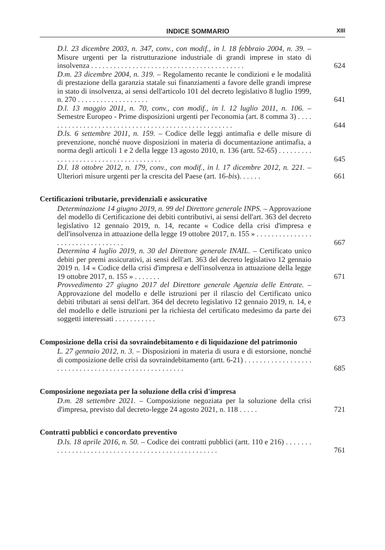INDICE SOMMARIO XIII
D.l. 23 dicembre 2003, n. 347, conv., con modif., in l. 18 febbraio 2004, n. 39. – Misure urgenti per la ristrutturazione industriale di grandi imprese in stato di insolvenza . . . . . . . . . . . . . . . . . . . . . . . . . . . . . . . . . . . . . . . . .
624
D.m. 23 dicembre 2004, n. 319. – Regolamento recante le condizioni e le modalità di prestazione della garanzia statale sui finanziamenti a favore delle grandi imprese in stato di insolvenza, ai sensi dell'articolo 101 del decreto legislativo 8 luglio 1999, n. 270 . . . . . . . . . . . . . . . . . . .
641
D.l. 13 maggio 2011, n. 70, conv., con modif., in l. 12 luglio 2011, n. 106. – Semestre Europeo - Prime disposizioni urgenti per l'economia (art. 8 comma 3) . . . . . . . . . . . . . . . . . . . . . . . . . . . . . . . . . . . . . . . . . . . . . . . . . . .
644
D.ls. 6 settembre 2011, n. 159. – Codice delle leggi antimafia e delle misure di prevenzione, nonché nuove disposizioni in materia di documentazione antimafia, a norma degli articoli 1 e 2 della legge 13 agosto 2010, n. 136 (artt. 52-65) . . . . . . . . . . . . . . . . . . . . . . . . . . . . . . . . . . . . .
645
D.l. 18 ottobre 2012, n. 179, conv., con modif., in l. 17 dicembre 2012, n. 221. – Ulteriori misure urgenti per la crescita del Paese (art. 16-bis). . . . . .
661
Certificazioni tributarie, previdenziali e assicurative
Determinazione 14 giugno 2019, n. 99 del Direttore generale INPS. – Approvazione del modello di Certificazione dei debiti contributivi, ai sensi dell'art. 363 del decreto legislativo 12 gennaio 2019, n. 14, recante « Codice della crisi d'impresa e dell'insolvenza in attuazione della legge 19 ottobre 2017, n. 155 » . . . . . . . . . . . . . . . . . . . . . . . . . . . . . . . . .
667
Determina 4 luglio 2019, n. 30 del Direttore generale INAIL. – Certificato unico debiti per premi assicurativi, ai sensi dell'art. 363 del decreto legislativo 12 gennaio 2019 n. 14 « Codice della crisi d'impresa e dell'insolvenza in attuazione della legge 19 ottobre 2017, n. 155 » . . . . . . .
671
Provvedimento 27 giugno 2017 del Direttore generale Agenzia delle Entrate. – Approvazione del modello e delle istruzioni per il rilascio del Certificato unico debiti tributari ai sensi dell'art. 364 del decreto legislativo 12 gennaio 2019, n. 14, e del modello e delle istruzioni per la richiesta del certificato medesimo da parte dei soggetti interessati . . . . . . . . . . .
673
Composizione della crisi da sovraindebitamento e di liquidazione del patrimonio
L. 27 gennaio 2012, n. 3. – Disposizioni in materia di usura e di estorsione, nonché di composizione delle crisi da sovraindebitamento (artt. 6-21) . . . . . . . . . . . . . . . . . . . . . . . . . . . . . . . . . . . . . . . . . . . . . . . . . . . .
685
Composizione negoziata per la soluzione della crisi d'impresa
D.m. 28 settembre 2021. – Composizione negoziata per la soluzione della crisi d'impresa, previsto dal decreto-legge 24 agosto 2021, n. 118 . . . . .
721
Contratti pubblici e concordato preventivo
D.ls. 18 aprile 2016, n. 50. – Codice dei contratti pubblici (artt. 110 e 216) . . . . . . . . . . . . . . . . . . . . . . . . . . . . . . . . . . . . . . . . . . . . . . . . . .
761